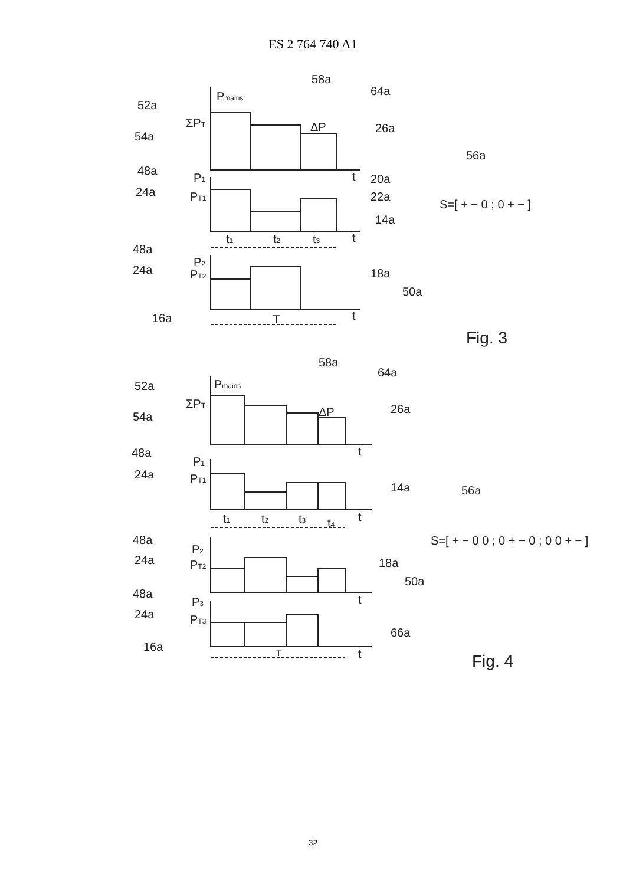ES 2 764 740 A1
Pmains
52a
54a
ΣPT
58a
64a
26a
ΔP
t
20a
22a
14a
48a
P1
24a
PT1
t
t1
t2
t3
48a
P2
24a
PT2
18a
50a
t
16a
T
56a
S=[ + − 0 ; 0 + − ]
Fig. 3
Pmains
52a
54a
ΣPT
58a
64a
26a
ΔP
t
48a
P1
24a
PT1
14a
t
t1
t2
t3
t4
56a
S=[ + − 0 0 ; 0 + − 0 ; 0 0 + − ]
48a
P2
24a
PT2
18a
50a
t
48a
P3
24a
PT3
66a
t
16a
T
Fig. 4
32